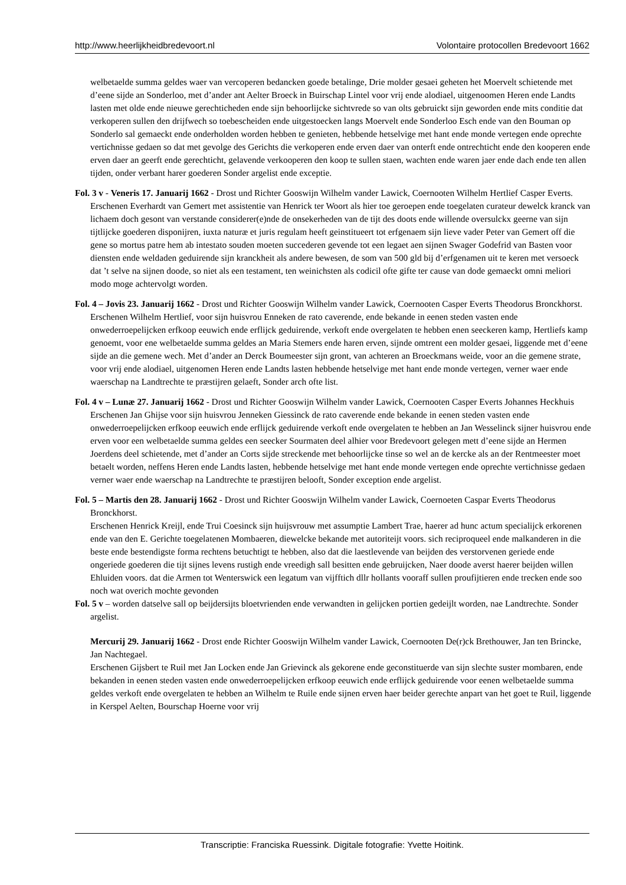http://www.heerlijkheidbredevoort.nl Volontaire protocollen Bredevoort 1662
welbetaelde summa geldes waer van vercoperen bedancken goede betalinge, Drie molder gesaei geheten het Moervelt schietende met d’eene sijde an Sonderloo, met d’ander ant Aelter Broeck in Buirschap Lintel voor vrij ende alodiael, uitgenoomen Heren ende Landts lasten met olde ende nieuwe gerechticheden ende sijn behoorlijcke sichtvrede so van olts gebruickt sijn geworden ende mits conditie dat verkoperen sullen den drijfwech so toebescheiden ende uitgestoecken langs Moervelt ende Sonderloo Esch ende van den Bouman op Sonderlo sal gemaeckt ende onderholden worden hebben te genieten, hebbende hetselvige met hant ende monde vertegen ende oprechte vertichnisse gedaen so dat met gevolge des Gerichts die verkoperen ende erven daer van onterft ende ontrechticht ende den kooperen ende erven daer an geerft ende gerechticht, gelavende verkooperen den koop te sullen staen, wachten ende waren jaer ende dach ende ten allen tijden, onder verbant harer goederen Sonder argelist ende exceptie.
Fol. 3 v - Veneris 17. Januarij 1662 - Drost und Richter Gooswijn Wilhelm vander Lawick, Coernooten Wilhelm Hertlief Casper Everts.
Erschenen Everhardt van Gemert met assistentie van Henrick ter Woort als hier toe geroepen ende toegelaten curateur dewelck kranck van lichaem doch gesont van verstande considerer(e)nde de onsekerheden van de tijt des doots ende willende oversulckx geerne van sijn tijtlijcke goederen disponijren, iuxta naturæ et juris regulam heeft geinstitueert tot erfgenaem sijn lieve vader Peter van Gemert off die gene so mortus patre hem ab intestato souden moeten succederen gevende tot een legaet aen sijnen Swager Godefrid van Basten voor diensten ende weldaden geduirende sijn kranckheit als andere bewesen, de som van 500 gld bij d’erfgenamen uit te keren met versoeck dat ’t selve na sijnen doode, so niet als een testament, ten weinichsten als codicil ofte gifte ter cause van dode gemaeckt omni meliori modo moge achtervolgt worden.
Fol. 4 – Jovis 23. Januarij 1662 - Drost und Richter Gooswijn Wilhelm vander Lawick, Coernooten Casper Everts Theodorus Bronckhorst.
Erschenen Wilhelm Hertlief, voor sijn huisvrou Enneken de rato caverende, ende bekande in eenen steden vasten ende onwederroepelijcken erfkoop eeuwich ende erflijck geduirende, verkoft ende overgelaten te hebben enen seeckeren kamp, Hertliefs kamp genoemt, voor ene welbetaelde summa geldes an Maria Stemers ende haren erven, sijnde omtrent een molder gesaei, liggende met d’eene sijde an die gemene wech. Met d’ander an Derck Boumeester sijn gront, van achteren an Broeckmans weide, voor an die gemene strate, voor vrij ende alodiael, uitgenomen Heren ende Landts lasten hebbende hetselvige met hant ende monde vertegen, verner waer ende waerschap na Landtrechte te præstijren gelaeft, Sonder arch ofte list.
Fol. 4 v – Lunæ 27. Januarij 1662 - Drost und Richter Gooswijn Wilhelm vander Lawick, Coernooten Casper Everts Johannes Heckhuis
Erschenen Jan Ghijse voor sijn huisvrou Jenneken Giessinck de rato caverende ende bekande in eenen steden vasten ende onwederroepelijcken erfkoop eeuwich ende erflijck geduirende verkoft ende overgelaten te hebben an Jan Wesselinck sijner huisvrou ende erven voor een welbetaelde summa geldes een seecker Sourmaten deel alhier voor Bredevoort gelegen mett d’eene sijde an Hermen Joerdens deel schietende, met d’ander an Corts sijde streckende met behoorlijcke tinse so wel an de kercke als an der Rentmeester moet betaelt worden, neffens Heren ende Landts lasten, hebbende hetselvige met hant ende monde vertegen ende oprechte vertichnisse gedaen verner waer ende waerschap na Landtrechte te præstijren belooft, Sonder exception ende argelist.
Fol. 5 – Martis den 28. Januarij 1662 - Drost und Richter Gooswijn Wilhelm vander Lawick, Coernoeten Caspar Everts Theodorus Bronckhorst.
Erschenen Henrick Kreijl, ende Trui Coesinck sijn huijsvrouw met assumptie Lambert Trae, haerer ad hunc actum specialijck erkorenen ende van den E. Gerichte toegelatenen Mombaeren, diewelcke bekande met autoriteijt voors. sich reciproqueel ende malkanderen in die beste ende bestendigste forma rechtens betuchtigt te hebben, also dat die laestlevende van beijden des verstorvenen geriede ende ongeriede goederen die tijt sijnes levens rustigh ende vreedigh sall besitten ende gebruijcken, Naer doode averst haerer beijden willen Ehluiden voors. dat die Armen tot Wenterswick een legatum van vijfftich dllr hollants vooraff sullen proufijtieren ende trecken ende soo noch wat overich mochte gevonden
Fol. 5 v – worden datselve sall op beijdersijts bloetvrienden ende verwandten in gelijcken portien gedeijlt worden, nae Landtrechte. Sonder argelist.
Mercurij 29. Januarij 1662 - Drost ende Richter Gooswijn Wilhelm vander Lawick, Coernooten De(r)ck Brethouwer, Jan ten Brincke, Jan Nachtegael.
Erschenen Gijsbert te Ruil met Jan Locken ende Jan Grievinck als gekorene ende geconstituerde van sijn slechte suster mombaren, ende bekanden in eenen steden vasten ende onwederroepelijcken erfkoop eeuwich ende erflijck geduirende voor eenen welbetaelde summa geldes verkoft ende overgelaten te hebben an Wilhelm te Ruile ende sijnen erven haer beider gerechte anpart van het goet te Ruil, liggende in Kerspel Aelten, Bourschap Hoerne voor vrij
Transcriptie: Franciska Ruessink. Digitale fotografie: Yvette Hoitink.